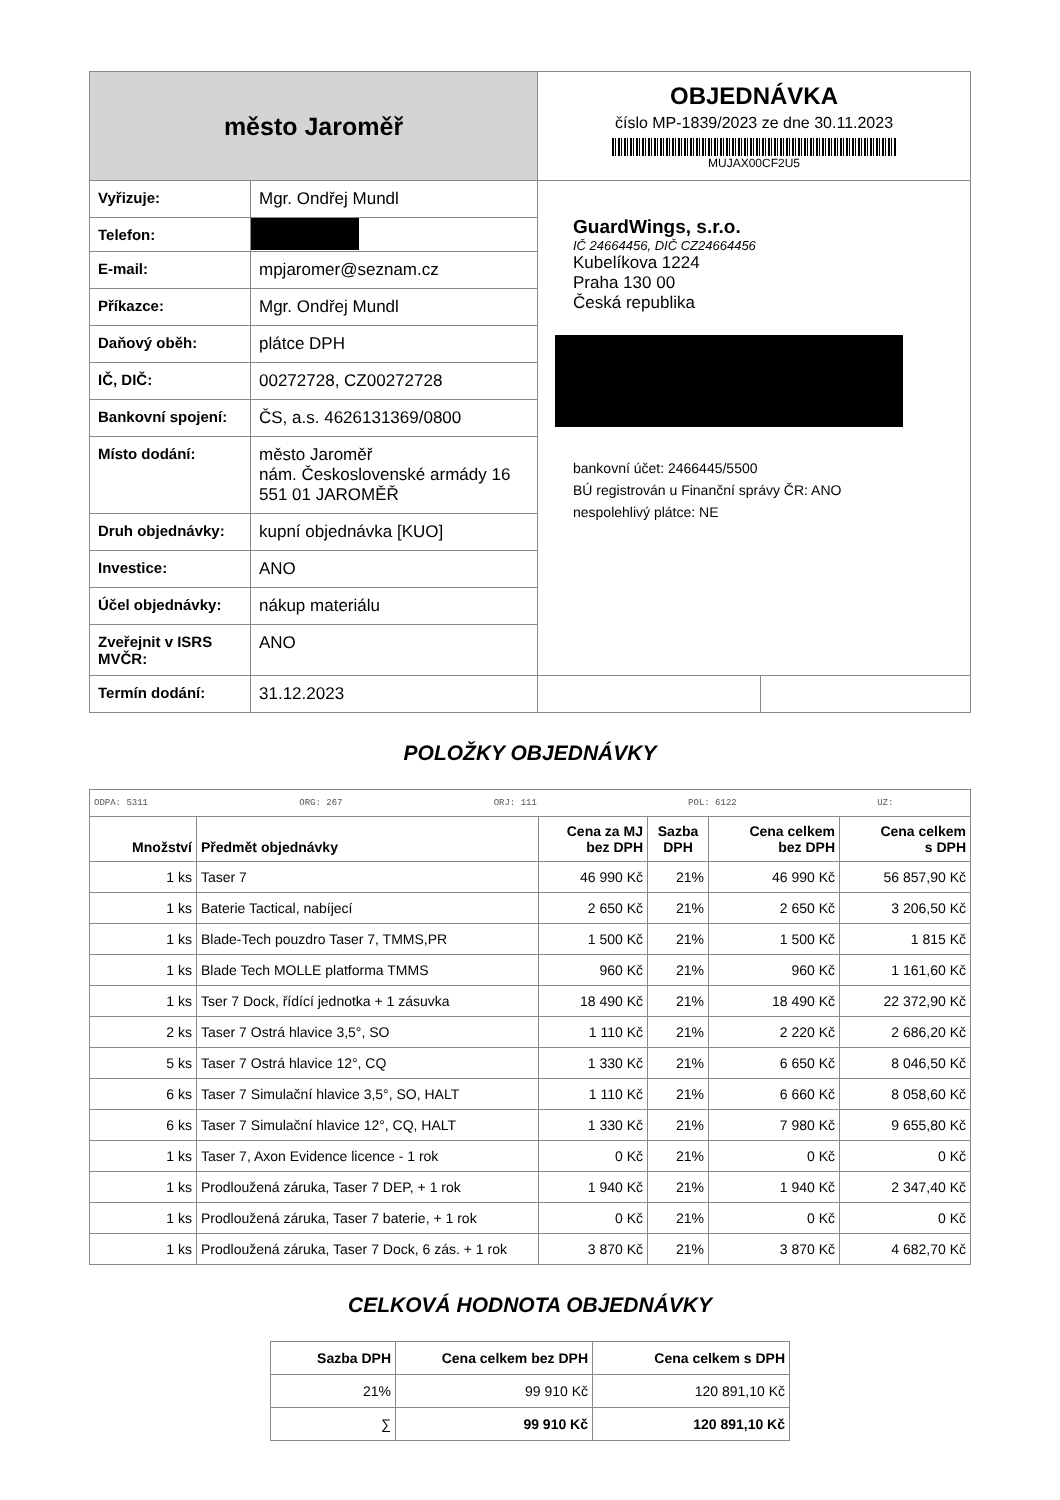| město Jaroměř | | OBJEDNÁVKA číslo MP-1839/2023 ze dne 30.11.2023 MUJAX00CF2U5 | |
| Vyřizuje: | Mgr. Ondřej Mundl | GuardWings, s.r.o. IČ 24664456, DIČ CZ24664456 Kubelíkova 1224 Praha 130 00 Česká republika bankovní účet: 2466445/5500 BÚ registrován u Finanční správy ČR: ANO nespolehlivý plátce: NE | |
| Telefon: | | | |
| E-mail: | mpjaromer@seznam.cz | | |
| Příkazce: | Mgr. Ondřej Mundl | | |
| Daňový oběh: | plátce DPH | | |
| IČ, DIČ: | 00272728, CZ00272728 | | |
| Bankovní spojení: | ČS, a.s. 4626131369/0800 | | |
| Místo dodání: | město Jaroměř nám. Československé armády 16 551 01 JAROMĚŘ | | |
| Druh objednávky: | kupní objednávka [KUO] | | |
| Investice: | ANO | | |
| Účel objednávky: | nákup materiálu | | |
| Zveřejnit v ISRS MVČR: | ANO | | |
| Termín dodání: | 31.12.2023 | | |
POLOŽKY OBJEDNÁVKY
| ODPA: 5311 ORG: 267 ORJ: 111 POL: 6122 UZ: | | | | | |
| Množství | Předmět objednávky | Cena za MJ bez DPH | Sazba DPH | Cena celkem bez DPH | Cena celkem s DPH |
| 1 ks | Taser 7 | 46 990 Kč | 21% | 46 990 Kč | 56 857,90 Kč |
| 1 ks | Baterie Tactical, nabíjecí | 2 650 Kč | 21% | 2 650 Kč | 3 206,50 Kč |
| 1 ks | Blade-Tech pouzdro Taser 7, TMMS,PR | 1 500 Kč | 21% | 1 500 Kč | 1 815 Kč |
| 1 ks | Blade Tech MOLLE platforma TMMS | 960 Kč | 21% | 960 Kč | 1 161,60 Kč |
| 1 ks | Tser 7 Dock, řídící jednotka + 1 zásuvka | 18 490 Kč | 21% | 18 490 Kč | 22 372,90 Kč |
| 2 ks | Taser 7 Ostrá hlavice 3,5°, SO | 1 110 Kč | 21% | 2 220 Kč | 2 686,20 Kč |
| 5 ks | Taser 7 Ostrá hlavice 12°, CQ | 1 330 Kč | 21% | 6 650 Kč | 8 046,50 Kč |
| 6 ks | Taser 7 Simulační hlavice 3,5°, SO, HALT | 1 110 Kč | 21% | 6 660 Kč | 8 058,60 Kč |
| 6 ks | Taser 7 Simulační hlavice 12°, CQ, HALT | 1 330 Kč | 21% | 7 980 Kč | 9 655,80 Kč |
| 1 ks | Taser 7, Axon Evidence licence - 1 rok | 0 Kč | 21% | 0 Kč | 0 Kč |
| 1 ks | Prodloužená záruka, Taser 7 DEP, + 1 rok | 1 940 Kč | 21% | 1 940 Kč | 2 347,40 Kč |
| 1 ks | Prodloužená záruka, Taser 7 baterie, + 1 rok | 0 Kč | 21% | 0 Kč | 0 Kč |
| 1 ks | Prodloužená záruka, Taser 7 Dock, 6 zás. + 1 rok | 3 870 Kč | 21% | 3 870 Kč | 4 682,70 Kč |
CELKOVÁ HODNOTA OBJEDNÁVKY
| Sazba DPH | Cena celkem bez DPH | Cena celkem s DPH |
| --- | --- | --- |
| 21% | 99 910 Kč | 120 891,10 Kč |
| ∑ | 99 910 Kč | 120 891,10 Kč |